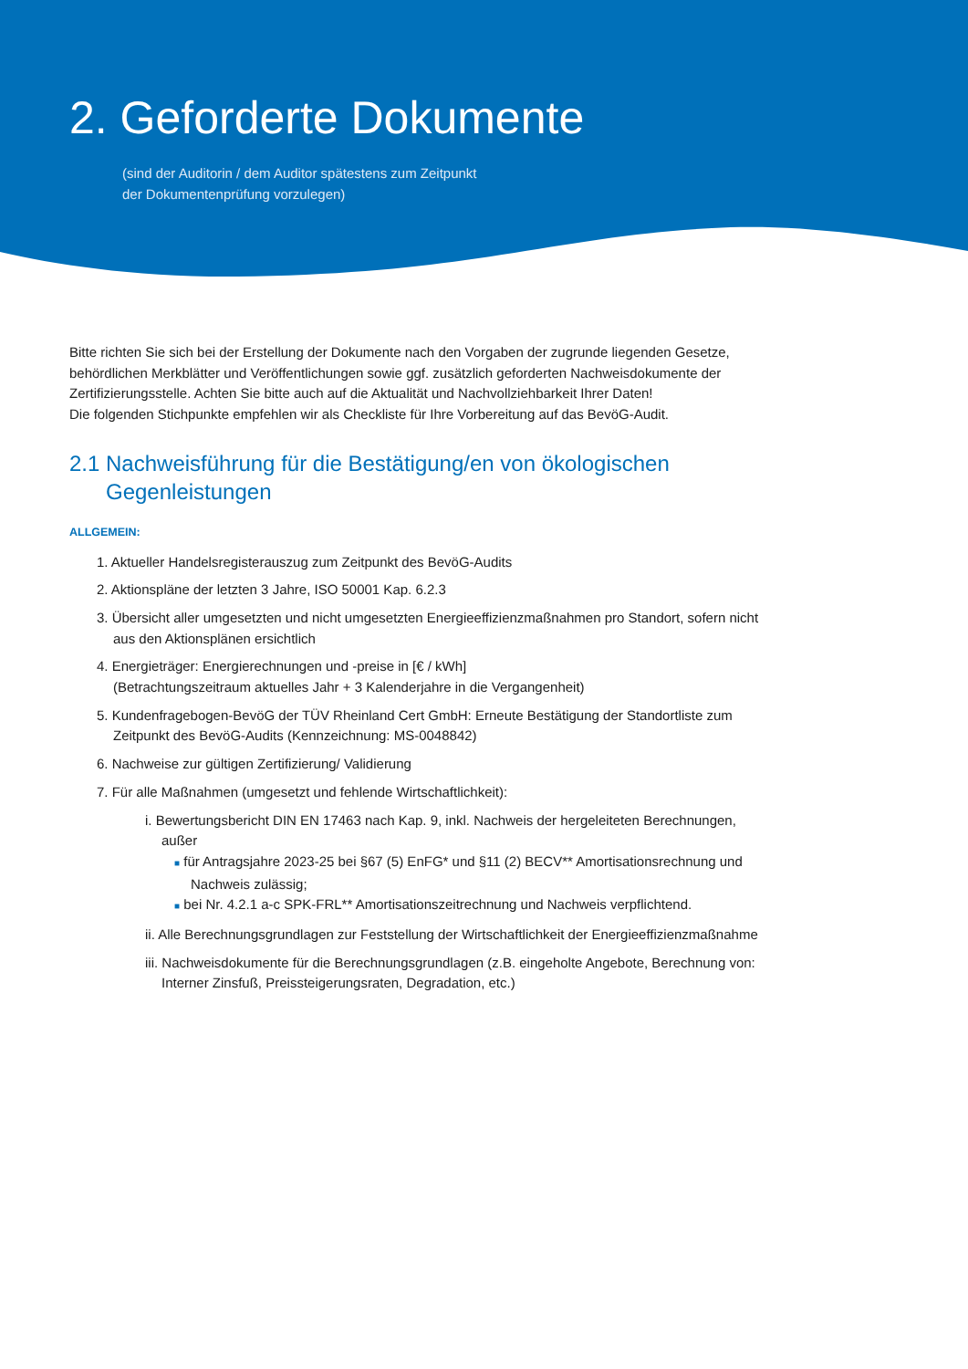2. Geforderte Dokumente
(sind der Auditorin / dem Auditor spätestens zum Zeitpunkt
der Dokumentenprüfung vorzulegen)
Bitte richten Sie sich bei der Erstellung der Dokumente nach den Vorgaben der zugrunde liegenden Gesetze, behördlichen Merkblätter und Veröffentlichungen sowie ggf. zusätzlich geforderten Nachweisdokumente der Zertifizierungsstelle. Achten Sie bitte auch auf die Aktualität und Nachvollziehbarkeit Ihrer Daten!
Die folgenden Stichpunkte empfehlen wir als Checkliste für Ihre Vorbereitung auf das BevöG-Audit.
2.1 Nachweisführung für die Bestätigung/en von ökologischen Gegenleistungen
ALLGEMEIN:
1. Aktueller Handelsregisterauszug zum Zeitpunkt des BevöG-Audits
2. Aktionspläne der letzten 3 Jahre, ISO 50001 Kap. 6.2.3
3. Übersicht aller umgesetzten und nicht umgesetzten Energieeffizienzmaßnahmen pro Standort, sofern nicht aus den Aktionsplänen ersichtlich
4. Energieträger: Energierechnungen und -preise in [€ / kWh]
(Betrachtungszeitraum aktuelles Jahr + 3 Kalenderjahre in die Vergangenheit)
5. Kundenfragebogen-BevöG der TÜV Rheinland Cert GmbH: Erneute Bestätigung der Standortliste zum Zeitpunkt des BevöG-Audits (Kennzeichnung: MS-0048842)
6. Nachweise zur gültigen Zertifizierung/ Validierung
7. Für alle Maßnahmen (umgesetzt und fehlende Wirtschaftlichkeit):
i. Bewertungsbericht DIN EN 17463 nach Kap. 9, inkl. Nachweis der hergeleiteten Berechnungen, außer
■ für Antragsjahre 2023-25 bei §67 (5) EnFG* und §11 (2) BECV** Amortisationsrechnung und Nachweis zulässig;
■ bei Nr. 4.2.1 a-c SPK-FRL** Amortisationszeitrechnung und Nachweis verpflichtend.
ii. Alle Berechnungsgrundlagen zur Feststellung der Wirtschaftlichkeit der Energieeffizienzmaßnahme
iii. Nachweisdokumente für die Berechnungsgrundlagen (z.B. eingeholte Angebote, Berechnung von: Interner Zinsfuß, Preissteigerungsraten, Degradation, etc.)